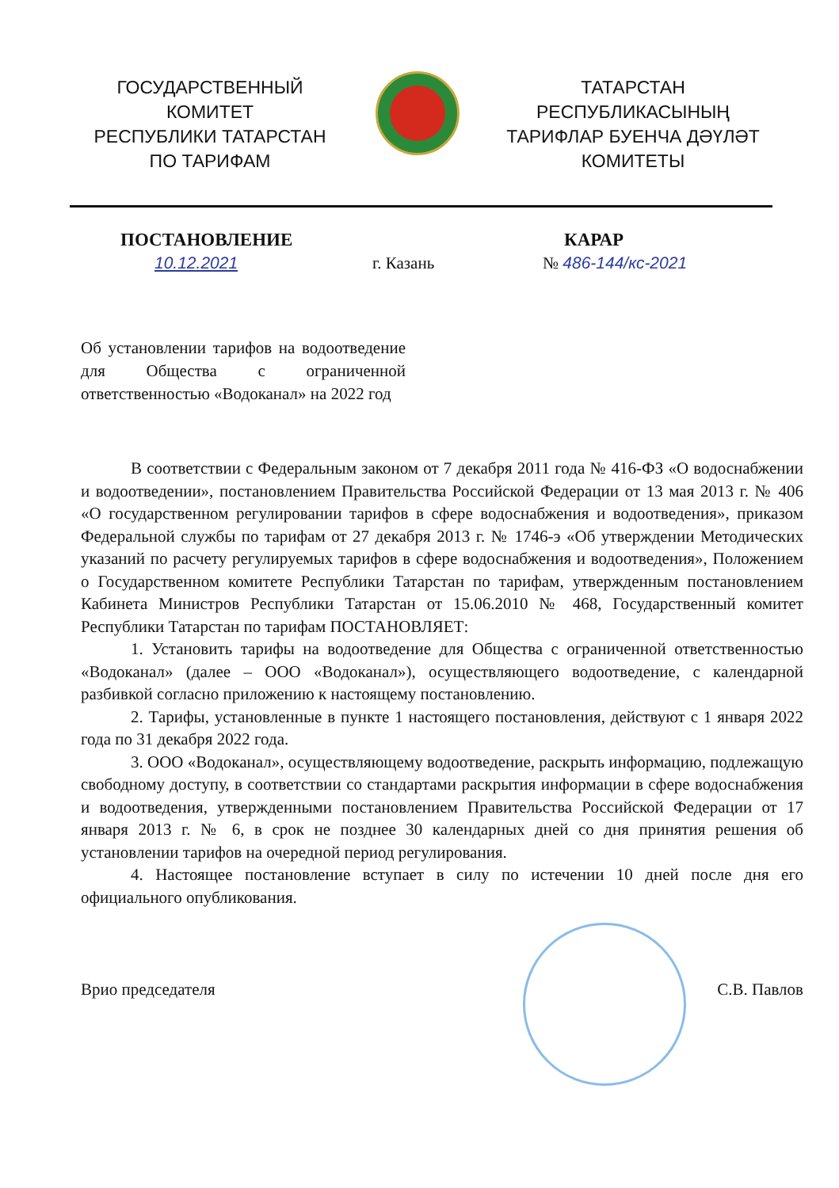ГОСУДАРСТВЕННЫЙ КОМИТЕТ
РЕСПУБЛИКИ ТАТАРСТАН
ПО ТАРИФАМ
ТАТАРСТАН
РЕСПУБЛИКАСЫНЫҢ
ТАРИФЛАР БУЕНЧА ДӘҮЛӘТ
КОМИТЕТЫ
ПОСТАНОВЛЕНИЕ КАРАР
10.12.2021 г. Казань № 486-144/кс-2021
Об установлении тарифов на водоотведение для Общества с ограниченной ответственностью «Водоканал» на 2022 год
В соответствии с Федеральным законом от 7 декабря 2011 года № 416-ФЗ «О водоснабжении и водоотведении», постановлением Правительства Российской Федерации от 13 мая 2013 г. № 406 «О государственном регулировании тарифов в сфере водоснабжения и водоотведения», приказом Федеральной службы по тарифам от 27 декабря 2013 г. № 1746-э «Об утверждении Методических указаний по расчету регулируемых тарифов в сфере водоснабжения и водоотведения», Положением о Государственном комитете Республики Татарстан по тарифам, утвержденным постановлением Кабинета Министров Республики Татарстан от 15.06.2010 № 468, Государственный комитет Республики Татарстан по тарифам ПОСТАНОВЛЯЕТ:
1. Установить тарифы на водоотведение для Общества с ограниченной ответственностью «Водоканал» (далее – ООО «Водоканал»), осуществляющего водоотведение, с календарной разбивкой согласно приложению к настоящему постановлению.
2. Тарифы, установленные в пункте 1 настоящего постановления, действуют с 1 января 2022 года по 31 декабря 2022 года.
3. ООО «Водоканал», осуществляющему водоотведение, раскрыть информацию, подлежащую свободному доступу, в соответствии со стандартами раскрытия информации в сфере водоснабжения и водоотведения, утвержденными постановлением Правительства Российской Федерации от 17 января 2013 г. № 6, в срок не позднее 30 календарных дней со дня принятия решения об установлении тарифов на очередной период регулирования.
4. Настоящее постановление вступает в силу по истечении 10 дней после дня его официального опубликования.
Врио председателя С.В. Павлов